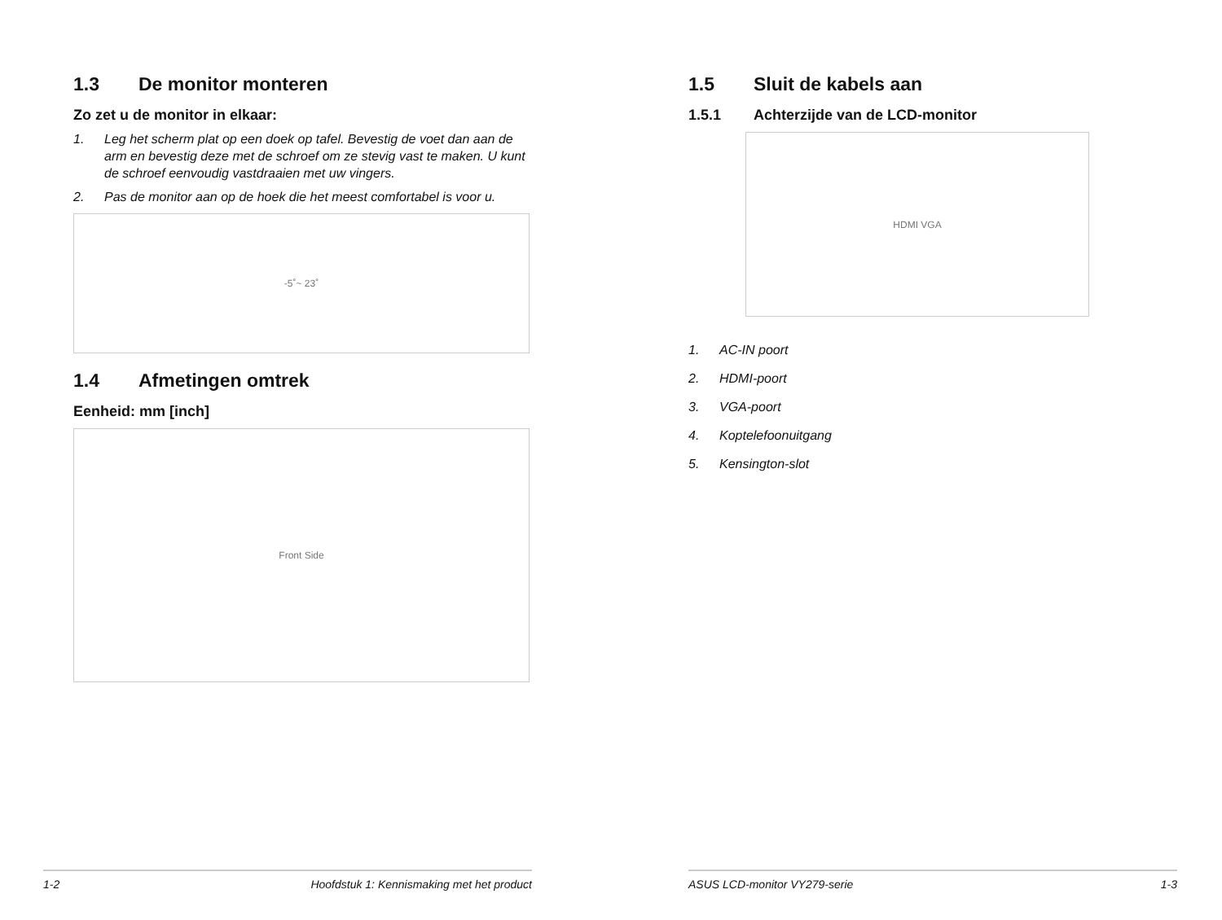1.3 De monitor monteren
Zo zet u de monitor in elkaar:
1. Leg het scherm plat op een doek op tafel. Bevestig de voet dan aan de arm en bevestig deze met de schroef om ze stevig vast te maken. U kunt de schroef eenvoudig vastdraaien met uw vingers.
2. Pas de monitor aan op de hoek die het meest comfortabel is voor u.
-5˚~ 23˚
1.4 Afmetingen omtrek
Eenheid: mm [inch]
Front Side
1-2 Hoofdstuk 1: Kennismaking met het product
1.5 Sluit de kabels aan
1.5.1 Achterzijde van de LCD-monitor
HDMI VGA
1. AC-IN poort
2. HDMI-poort
3. VGA-poort
4. Koptelefoonuitgang
5. Kensington-slot
ASUS LCD-monitor VY279-serie 1-3